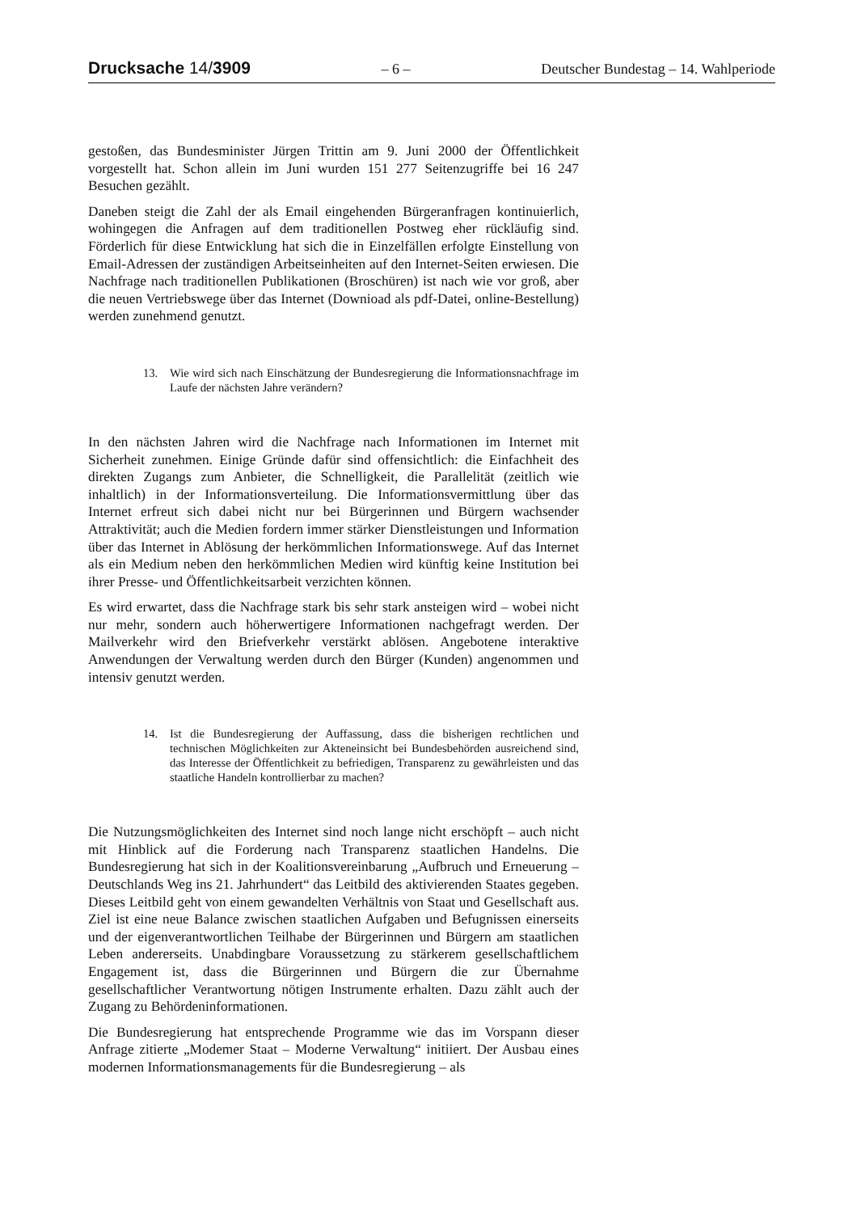Drucksache 14/3909 – 6 – Deutscher Bundestag – 14. Wahlperiode
gestoßen, das Bundesminister Jürgen Trittin am 9. Juni 2000 der Öffentlichkeit vorgestellt hat. Schon allein im Juni wurden 151 277 Seitenzugriffe bei 16 247 Besuchen gezählt.
Daneben steigt die Zahl der als Email eingehenden Bürgeranfragen kontinuierlich, wohingegen die Anfragen auf dem traditionellen Postweg eher rückläufig sind. Förderlich für diese Entwicklung hat sich die in Einzelfällen erfolgte Einstellung von Email-Adressen der zuständigen Arbeitseinheiten auf den Internet-Seiten erwiesen. Die Nachfrage nach traditionellen Publikationen (Broschüren) ist nach wie vor groß, aber die neuen Vertriebswege über das Internet (Downioad als pdf-Datei, online-Bestellung) werden zunehmend genutzt.
13. Wie wird sich nach Einschätzung der Bundesregierung die Informationsnachfrage im Laufe der nächsten Jahre verändern?
In den nächsten Jahren wird die Nachfrage nach Informationen im Internet mit Sicherheit zunehmen. Einige Gründe dafür sind offensichtlich: die Einfachheit des direkten Zugangs zum Anbieter, die Schnelligkeit, die Parallelität (zeitlich wie inhaltlich) in der Informationsverteilung. Die Informationsvermittlung über das Internet erfreut sich dabei nicht nur bei Bürgerinnen und Bürgern wachsender Attraktivität; auch die Medien fordern immer stärker Dienstleistungen und Information über das Internet in Ablösung der herkömmlichen Informationswege. Auf das Internet als ein Medium neben den herkömmlichen Medien wird künftig keine Institution bei ihrer Presse- und Öffentlichkeitsarbeit verzichten können.
Es wird erwartet, dass die Nachfrage stark bis sehr stark ansteigen wird – wobei nicht nur mehr, sondern auch höherwertigere Informationen nachgefragt werden. Der Mailverkehr wird den Briefverkehr verstärkt ablösen. Angebotene interaktive Anwendungen der Verwaltung werden durch den Bürger (Kunden) angenommen und intensiv genutzt werden.
14. Ist die Bundesregierung der Auffassung, dass die bisherigen rechtlichen und technischen Möglichkeiten zur Akteneinsicht bei Bundesbehörden ausreichend sind, das Interesse der Öffentlichkeit zu befriedigen, Transparenz zu gewährleisten und das staatliche Handeln kontrollierbar zu machen?
Die Nutzungsmöglichkeiten des Internet sind noch lange nicht erschöpft – auch nicht mit Hinblick auf die Forderung nach Transparenz staatlichen Handelns. Die Bundesregierung hat sich in der Koalitionsvereinbarung „Aufbruch und Erneuerung – Deutschlands Weg ins 21. Jahrhundert“ das Leitbild des aktivierenden Staates gegeben. Dieses Leitbild geht von einem gewandelten Verhältnis von Staat und Gesellschaft aus. Ziel ist eine neue Balance zwischen staatlichen Aufgaben und Befugnissen einerseits und der eigenverantwortlichen Teilhabe der Bürgerinnen und Bürgern am staatlichen Leben andererseits. Unabdingbare Voraussetzung zu stärkerem gesellschaftlichem Engagement ist, dass die Bürgerinnen und Bürgern die zur Übernahme gesellschaftlicher Verantwortung nötigen Instrumente erhalten. Dazu zählt auch der Zugang zu Behördeninformationen.
Die Bundesregierung hat entsprechende Programme wie das im Vorspann dieser Anfrage zitierte „Modemer Staat – Moderne Verwaltung“ initiiert. Der Ausbau eines modernen Informationsmanagements für die Bundesregierung – als